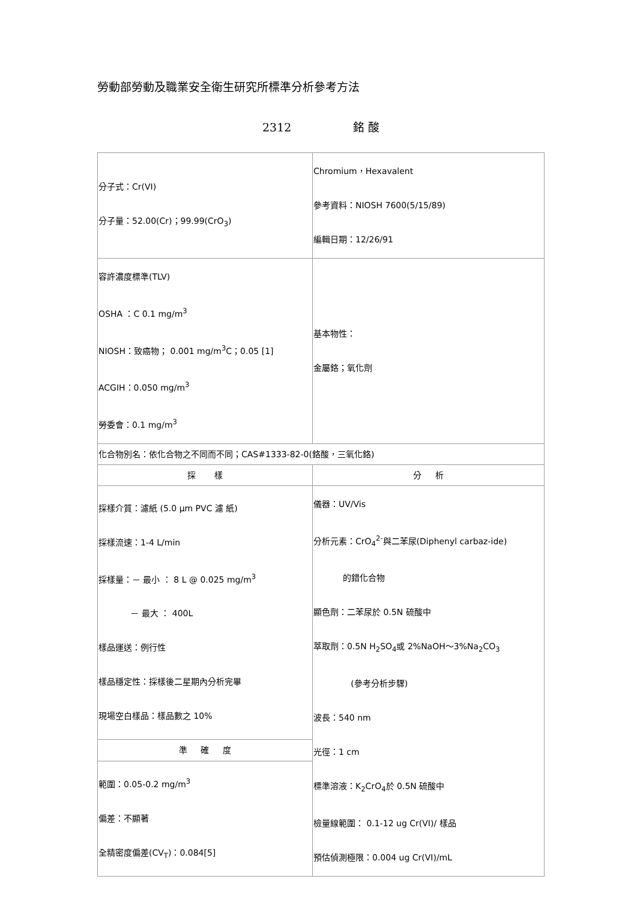勞動部勞動及職業安全衛生研究所標準分析參考方法
2312 銘 酸
| 分子式：Cr(VI) 分子量：52.00(Cr)；99.99(CrO<sub>3</sub>) | Chromium，Hexavalent 參考資料：NIOSH 7600(5/15/89) 編輯日期：12/26/91 |
| 容許濃度標準(TLV) OSHA ：C 0.1 mg/m<sup>3</sup> NIOSH：致癌物； 0.001 mg/m<sup>3</sup>C；0.05 [1] ACGIH：0.050 mg/m<sup>3</sup> 勞委會：0.1 mg/m<sup>3</sup> | 基本物性： 金屬鉻；氧化劑 |
| 化合物別名：依化合物之不同而不同；CAS#1333-82-0(鉻酸，三氧化鉻) | |
| 採 樣 | 分 析 |
| 採樣介質：濾紙 (5.0 μm PVC 濾 紙) 採樣流速：1-4 L/min 採樣量：－ 最小 ： 8 L @ 0.025 mg/m<sup>3</sup> － 最大 ： 400L 樣品運送：例行性 樣品穩定性：採樣後二星期內分析完畢 現場空白樣品：樣品數之 10% | 儀器：UV/Vis 分析元素：CrO<sub>4</sub><sup>2-</sup>與二苯尿(Diphenyl carbaz-ide) 的錯化合物 顯色劑：二苯尿於 0.5N 硫酸中 萃取劑：0.5N H<sub>2</sub>SO<sub>4</sub>或 2%NaOH～3%Na<sub>2</sub>CO<sub>3</sub> (參考分析步驟) 波長：540 nm 光徑：1 cm 標準溶液：K<sub>2</sub>CrO<sub>4</sub>於 0.5N 硫酸中 檢量線範圍： 0.1-12 ug Cr(VI)/ 樣品 預估偵測極限：0.004 ug Cr(VI)/mL |
| 準 確 度 | |
| 範圍：0.05-0.2 mg/m<sup>3</sup> 偏差：不顯著 全精密度偏差(CV<sub>T</sub>)：0.084[5] | |